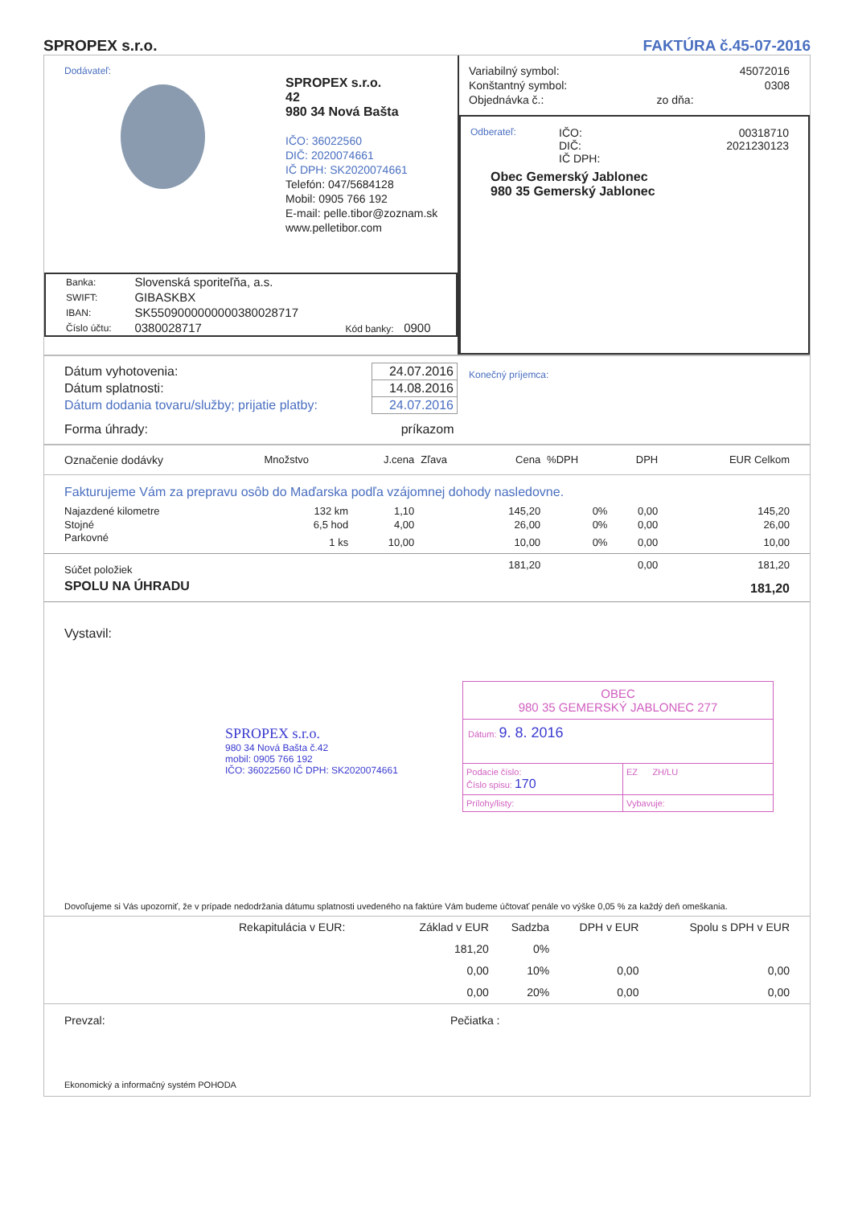SPROPEX s.r.o.
FAKTÚRA č.45-07-2016
Dodávateľ:
SPROPEX s.r.o.
42
980 34 Nová Bašta
IČO: 36022560
DIČ: 2020074661
IČ DPH: SK2020074661
Telefón: 047/5684128
Mobil: 0905 766 192
E-mail: pelle.tibor@zoznam.sk
www.pelletibor.com
| Banka: | Slovenská sporiteľňa, a.s. | |
| SWIFT: | GIBASKBX | |
| IBAN: | SK5509000000000380028717 | |
| Číslo účtu: | 0380028717 | Kód banky: 0900 |
| Variabilný symbol: | | 45072016 |
| Konštantný symbol: | | 0308 |
| Objednávka č.: | zo dňa: | |
Odberateľ:
IČO: 00318710
DIČ: 2021230123
IČ DPH:
Obec Gemerský Jablonec
980 35 Gemerský Jablonec
| Dátum vyhotovenia: | 24.07.2016 |
| Dátum splatnosti: | 14.08.2016 |
| Dátum dodania tovaru/služby; prijatie platby: | 24.07.2016 |
| Forma úhrady: | príkazom |
Konečný príjemca:
| Označenie dodávky | Množstvo | J.cena | Zľava | Cena | %DPH | DPH | EUR Celkom |
| --- | --- | --- | --- | --- | --- | --- | --- |
| Fakturujeme Vám za prepravu osôb do Maďarska podľa vzájomnej dohody nasledovne. | | | | | | | |
| Najazdené kilometre | 132 km | 1,10 | | 145,20 | 0% | 0,00 | 145,20 |
| Stojné | 6,5 hod | 4,00 | | 26,00 | 0% | 0,00 | 26,00 |
| Parkovné | 1 ks | 10,00 | | 10,00 | 0% | 0,00 | 10,00 |
| Súčet položiek | | | | 181,20 | | 0,00 | 181,20 |
| SPOLU NA ÚHRADU | | | | | | | 181,20 |
Vystavil:
SPROPEX s.r.o.
980 34 Nová Bašta č.42
mobil: 0905 766 192
IČO: 36022560 IČ DPH: SK2020074661
OBEC
980 35 GEMERSKÝ JABLONEC 277
Dátum: 9. 8. 2016
Podacie číslo:
Číslo spisu: 170
EZ ZH/LU
Prílohy/listy: Vybavuje:
Dovoľujeme si Vás upozorniť, že v prípade nedodržania dátumu splatnosti uvedeného na faktúre Vám budeme účtovať penále vo výške 0,05 % za každý deň omeškania.
| | Rekapitulácia v EUR: | Základ v EUR | Sadzba | DPH v EUR | Spolu s DPH v EUR |
| | | 181,20 | 0% | | |
| | | 0,00 | 10% | 0,00 | 0,00 |
| | | 0,00 | 20% | 0,00 | 0,00 |
Prevzal: Pečiatka :
Ekonomický a informačný systém POHODA